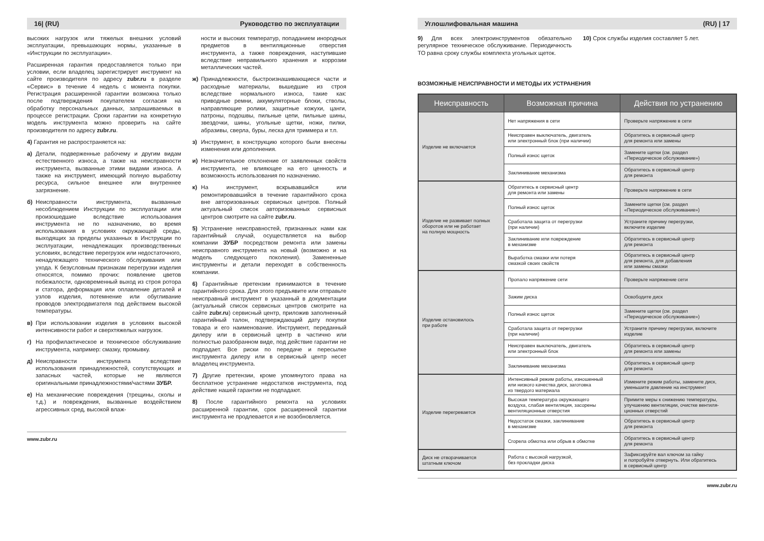16| (RU) Руководство по эксплуатации
высоких нагрузок или тяжелых внешних условий эксплуатации, превышающих нормы, указанные в «Инструкции по эксплуатации».
Расширенная гарантия предоставляется только при условии, если владелец зарегистрирует инструмент на сайте производителя по адресу zubr.ru в разделе «Сервис» в течение 4 недель с момента покупки. Регистрация расширенной гарантии возможна только после подтверждения покупателем согласия на обработку персональных данных, запрашиваемых в процессе регистрации. Сроки гарантии на конкретную модель инструмента можно проверить на сайте производителя по адресу zubr.ru.
4) Гарантия не распространяется на:
а) Детали, подверженные рабочему и другим видам естественного износа, а также на неисправности инструмента, вызванные этими видами износа. А также на инструмент, имеющий полную выработку ресурса, сильное внешнее или внутреннее загрязнение.
б) Неисправности инструмента, вызванные несоблюдением Инструкции по эксплуатации или произошедшие вследствие использования инструмента не по назначению, во время использования в условиях окружающей среды, выходящих за пределы указанных в Инструкции по эксплуатации, ненадлежащих производственных условиях, вследствие перегрузок или недостаточного, ненадлежащего технического обслуживания или ухода. К безусловным признакам перегрузки изделия относятся, помимо прочих: появление цветов побежалости, одновременный выход из строя ротора и статора, деформация или оплавление деталей и узлов изделия, потемнение или обугливание проводов электродвигателя под действием высокой температуры.
в) При использовании изделия в условиях высокой интенсивности работ и сверхтяжелых нагрузок.
г) На профилактическое и техническое обслуживание инструмента, например: смазку, промывку.
д) Неисправности инструмента вследствие использования принадлежностей, сопутствующих и запасных частей, которые не являются оригинальными принадлежностями/частями ЗУБР.
е) На механические повреждения (трещины, сколы и т.д.) и повреждения, вызванные воздействием агрессивных сред, высокой влаж-
ности и высоких температур, попаданием инородных предметов в вентиляционные отверстия инструмента, а также повреждения, наступившие вследствие неправильного хранения и коррозии металлических частей.
ж) Принадлежности, быстроизнашивающиеся части и расходные материалы, вышедшие из строя вследствие нормального износа, такие как: приводные ремни, аккумуляторные блоки, стволы, направляющие ролики, защитные кожухи, цанги, патроны, подошвы, пильные цепи, пильные шины, звездочки, шины, угольные щетки, ножи, пилки, абразивы, сверла, буры, леска для триммера и т.п.
з) Инструмент, в конструкцию которого были внесены изменения или дополнения.
и) Незначительное отклонение от заявленных свойств инструмента, не влияющее на его ценность и возможность использования по назначению.
к) На инструмент, вскрывавшийся или ремонтировавшийся в течение гарантийного срока вне авторизованных сервисных центров. Полный актуальный список авторизованных сервисных центров смотрите на сайте zubr.ru.
5) Устранение неисправностей, признанных нами как гарантийный случай, осуществляется на выбор компании ЗУБР посредством ремонта или замены неисправного инструмента на новый (возможно и на модель следующего поколения). Замененные инструменты и детали переходят в собственность компании.
6) Гарантийные претензии принимаются в течение гарантийного срока. Для этого предъявите или отправьте неисправный инструмент в указанный в документации (актуальный список сервисных центров смотрите на сайте zubr.ru) сервисный центр, приложив заполненный гарантийный талон, подтверждающий дату покупки товара и его наименование. Инструмент, переданный дилеру или в сервисный центр в частично или полностью разобранном виде, под действие гарантии не подпадает. Все риски по передаче и пересылке инструмента дилеру или в сервисный центр несет владелец инструмента.
7) Другие претензии, кроме упомянутого права на бесплатное устранение недостатков инструмента, под действие нашей гарантии не подпадают.
8) После гарантийного ремонта на условиях расширенной гарантии, срок расширенной гарантии инструмента не продлевается и не возобновляется.
www.zubr.ru
Углошлифовальная машина (RU) | 17
9) Для всех электроинструментов обязательно регулярное техническое обслуживание. Периодичность ТО равна сроку службы комплекта угольных щеток.
10) Срок службы изделия составляет 5 лет.
ВОЗМОЖНЫЕ НЕИСПРАВНОСТИ И МЕТОДЫ ИХ УСТРАНЕНИЯ
| Неисправность | Возможная причина | Действия по устранению |
| --- | --- | --- |
| Изделие не включается | Нет напряжения в сети | Проверьте напряжение в сети |
| | Неисправен выключатель, двигатель или электронный блок (при наличии) | Обратитесь в сервисный центр для ремонта или замены |
| | Полный износ щеток | Замените щетки (см. раздел «Периодическое обслуживание») |
| | Заклинивание механизма | Обратитесь в сервисный центр для ремонта |
| Изделие не развивает полных оборотов или не работает на полную мощность | Обратитесь в сервисный центр для ремонта или замены | Проверьте напряжение в сети |
| | Полный износ щеток | Замените щетки (см. раздел «Периодическое обслуживание») |
| | Сработала защита от перегрузки (при наличии) | Устраните причину перегрузки, включите изделие |
| | Заклинивание или повреждение в механизме | Обратитесь в сервисный центр для ремонта |
| | Выработка смазки или потеря смазкой своих свойств | Обратитесь в сервисный центр для ремонта, для добавления или замены смазки |
| Изделие остановилось при работе | Пропало напряжение сети | Проверьте напряжение сети |
| | Зажим диска | Освободите диск |
| | Полный износ щеток | Замените щетки (см. раздел «Периодическое обслуживание») |
| | Сработала защита от перегрузки (при наличии) | Устраните причину перегрузки, включите изделие |
| | Неисправен выключатель, двигатель или электронный блок | Обратитесь в сервисный центр для ремонта или замены |
| | Заклинивание механизма | Обратитесь в сервисный центр для ремонта |
| Изделие перегревается | Интенсивный режим работы, изношенный или низкого качества диск, заготовка из твердого материала | Измените режим работы, замените диск, уменьшите давление на инструмент |
| | Высокая температура окружающего воздуха, слабая вентиляция, засорены вентиляционные отверстия | Примите меры к снижению температуры, улучшению вентиляции, очистке вентиля- ционных отверстий |
| | Недостаток смазки, заклинивание в механизме | Обратитесь в сервисный центр для ремонта |
| | Сгорела обмотка или обрыв в обмотке | Обратитесь в сервисный центр для ремонта |
| Диск не отворачивается штатным ключом | Работа с высокой нагрузкой, без прокладки диска | Зафиксируйте вал ключом за гайку и попробуйте отвернуть. Или обратитесь в сервисный центр |
www.zubr.ru